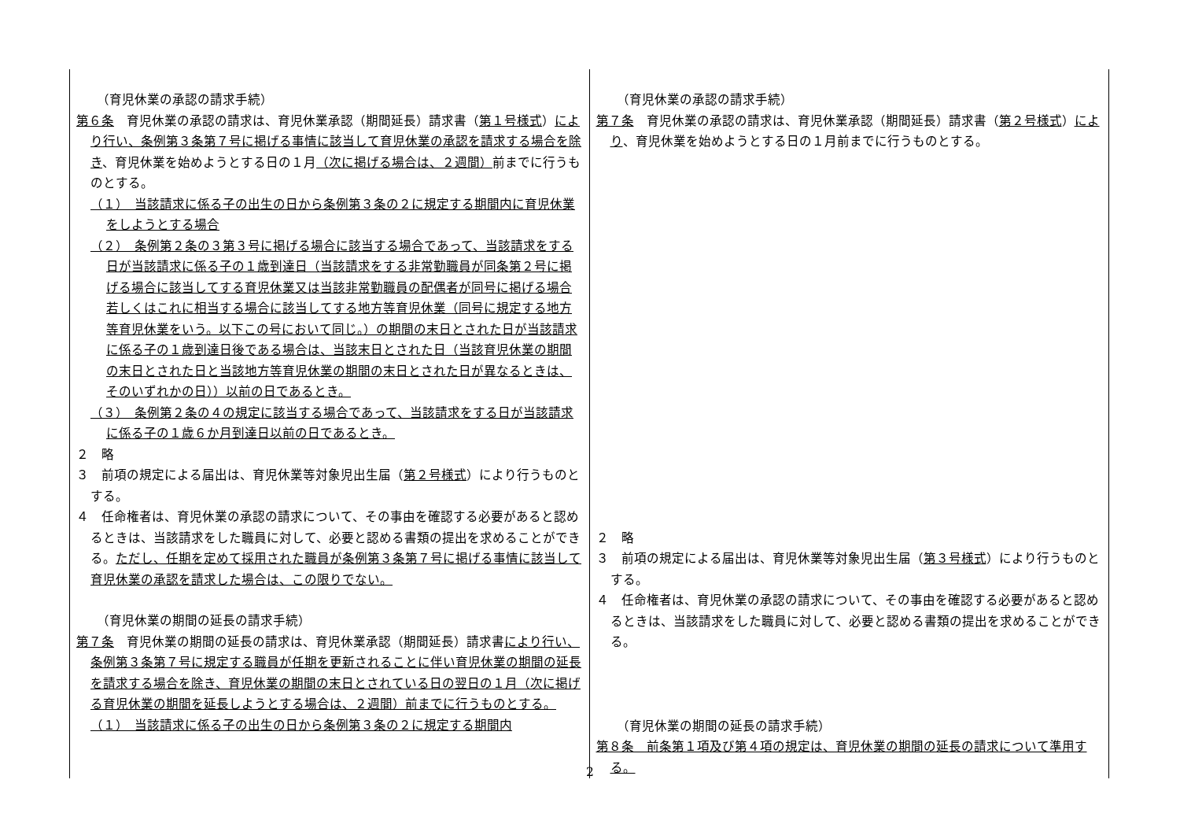| （育児休業の承認の請求手続） 第６条 育児休業の承認の請求は、育児休業承認（期間延長）請求書（ 第１号様式 ） により行い、条例第３条第７号に掲げる事情に該当して育児休業の承認を請求する場合を除き 、育児休業を始めようとする日の１月 （次に掲げる場合は、２週間） 前までに行うものとする。 （１） 当該請求に係る子の出生の日から条例第３条の２に規定する期間内に育児休業をしようとする場合 （２） 条例第２条の３第３号に掲げる場合に該当する場合であって、当該請求をする日が当該請求に係る子の１歳到達日（当該請求をする非常勤職員が同条第２号に掲げる場合に該当してする育児休業又は当該非常勤職員の配偶者が同号に掲げる場合若しくはこれに相当する場合に該当してする地方等育児休業（同号に規定する地方等育児休業をいう。以下この号において同じ。）の期間の末日とされた日が当該請求に係る子の１歳到達日後である場合は、当該末日とされた日（当該育児休業の期間の末日とされた日と当該地方等育児休業の期間の末日とされた日が異なるときは、そのいずれかの日））以前の日であるとき。 （３） 条例第２条の４の規定に該当する場合であって、当該請求をする日が当該請求に係る子の１歳６か月到達日以前の日であるとき。 ２ 略 ３ 前項の規定による届出は、育児休業等対象児出生届（ 第２号様式 ）により行うものとする。 ４ 任命権者は、育児休業の承認の請求について、その事由を確認する必要があると認めるときは、当該請求をした職員に対して、必要と認める書類の提出を求めることができる。 ただし、任期を定めて採用された職員が条例第３条第７号に掲げる事情に該当して育児休業の承認を請求した場合は、この限りでない。 （育児休業の期間の延長の請求手続） 第７条 育児休業の期間の延長の請求は、育児休業承認（期間延長）請求書 により行い、条例第３条第７号に規定する職員が任期を更新されることに伴い育児休業の期間の延長を請求する場合を除き、育児休業の期間の末日とされている日の翌日の１月（次に掲げる育児休業の期間を延長しようとする場合は、２週間）前までに行うものとする。 （１） 当該請求に係る子の出生の日から条例第３条の２に規定する期間内 | （育児休業の承認の請求手続） 第７条 育児休業の承認の請求は、育児休業承認（期間延長）請求書（ 第２号様式 ） により 、育児休業を始めようとする日の１月前までに行うものとする。 ２ 略 ３ 前項の規定による届出は、育児休業等対象児出生届（ 第３号様式 ）により行うものとする。 ４ 任命権者は、育児休業の承認の請求について、その事由を確認する必要があると認めるときは、当該請求をした職員に対して、必要と認める書類の提出を求めることができる。 （育児休業の期間の延長の請求手続） 第８条 前条第１項及び第４項の規定は、育児休業の期間の延長の請求について準用する。 |
2